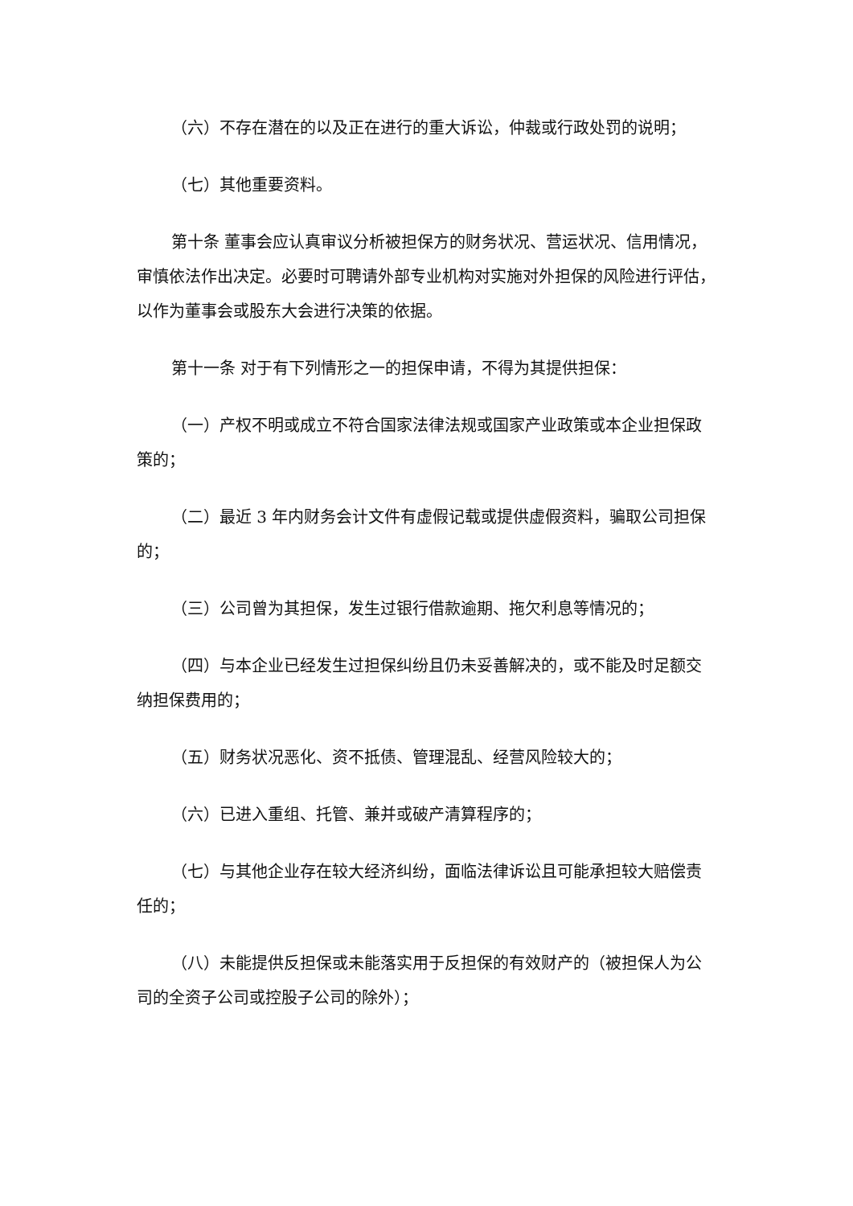（六）不存在潜在的以及正在进行的重大诉讼，仲裁或行政处罚的说明；
（七）其他重要资料。
第十条 董事会应认真审议分析被担保方的财务状况、营运状况、信用情况，审慎依法作出决定。必要时可聘请外部专业机构对实施对外担保的风险进行评估，以作为董事会或股东大会进行决策的依据。
第十一条 对于有下列情形之一的担保申请，不得为其提供担保：
（一）产权不明或成立不符合国家法律法规或国家产业政策或本企业担保政策的；
（二）最近 3 年内财务会计文件有虚假记载或提供虚假资料，骗取公司担保的；
（三）公司曾为其担保，发生过银行借款逾期、拖欠利息等情况的；
（四）与本企业已经发生过担保纠纷且仍未妥善解决的，或不能及时足额交纳担保费用的；
（五）财务状况恶化、资不抵债、管理混乱、经营风险较大的；
（六）已进入重组、托管、兼并或破产清算程序的；
（七）与其他企业存在较大经济纠纷，面临法律诉讼且可能承担较大赔偿责任的；
（八）未能提供反担保或未能落实用于反担保的有效财产的（被担保人为公司的全资子公司或控股子公司的除外）；